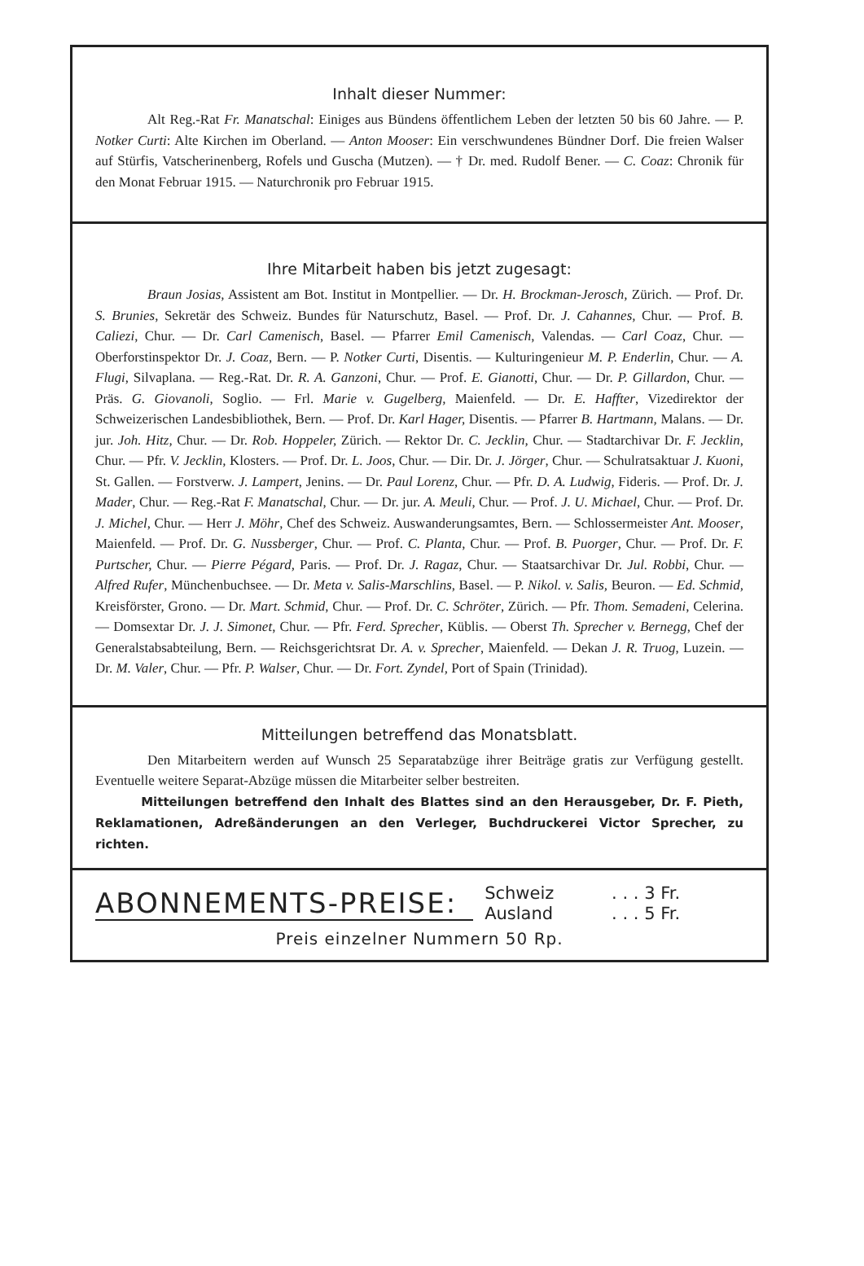Inhalt dieser Nummer:
Alt Reg.-Rat Fr. Manatschal: Einiges aus Bündens öffentlichem Leben der letzten 50 bis 60 Jahre. — P. Notker Curti: Alte Kirchen im Oberland. — Anton Mooser: Ein verschwundenes Bündner Dorf. Die freien Walser auf Stürfis, Vatscherinenberg, Rofels und Guscha (Mutzen). — † Dr. med. Rudolf Bener. — C. Coaz: Chronik für den Monat Februar 1915. — Naturchronik pro Februar 1915.
Ihre Mitarbeit haben bis jetzt zugesagt:
Braun Josias, Assistent am Bot. Institut in Montpellier. — Dr. H. Brockman-Jerosch, Zürich. — Prof. Dr. S. Brunies, Sekretär des Schweiz. Bundes für Naturschutz, Basel. — Prof. Dr. J. Cahannes, Chur. — Prof. B. Caliezi, Chur. — Dr. Carl Camenisch, Basel. — Pfarrer Emil Camenisch, Valendas. — Carl Coaz, Chur. — Oberforstinspektor Dr. J. Coaz, Bern. — P. Notker Curti, Disentis. — Kulturingenieur M. P. Enderlin, Chur. — A. Flugi, Silvaplana. — Reg.-Rat. Dr. R. A. Ganzoni, Chur. — Prof. E. Gianotti, Chur. — Dr. P. Gillardon, Chur. — Präs. G. Giovanoli, Soglio. — Frl. Marie v. Gugelberg, Maienfeld. — Dr. E. Haffter, Vizedirektor der Schweizerischen Landesbibliothek, Bern. — Prof. Dr. Karl Hager, Disentis. — Pfarrer B. Hartmann, Malans. — Dr. jur. Joh. Hitz, Chur. — Dr. Rob. Hoppeler, Zürich. — Rektor Dr. C. Jecklin, Chur. — Stadtarchivar Dr. F. Jecklin, Chur. — Pfr. V. Jecklin, Klosters. — Prof. Dr. L. Joos, Chur. — Dir. Dr. J. Jörger, Chur. — Schulratsaktuar J. Kuoni, St. Gallen. — Forstverw. J. Lampert, Jenins. — Dr. Paul Lorenz, Chur. — Pfr. D. A. Ludwig, Fideris. — Prof. Dr. J. Mader, Chur. — Reg.-Rat F. Manatschal, Chur. — Dr. jur. A. Meuli, Chur. — Prof. J. U. Michael, Chur. — Prof. Dr. J. Michel, Chur. — Herr J. Möhr, Chef des Schweiz. Auswanderungsamtes, Bern. — Schlossermeister Ant. Mooser, Maienfeld. — Prof. Dr. G. Nussberger, Chur. — Prof. C. Planta, Chur. — Prof. B. Puorger, Chur. — Prof. Dr. F. Purtscher, Chur. — Pierre Pégard, Paris. — Prof. Dr. J. Ragaz, Chur. — Staatsarchivar Dr. Jul. Robbi, Chur. — Alfred Rufer, Münchenbuchsee. — Dr. Meta v. Salis-Marschlins, Basel. — P. Nikol. v. Salis, Beuron. — Ed. Schmid, Kreisförster, Grono. — Dr. Mart. Schmid, Chur. — Prof. Dr. C. Schröter, Zürich. — Pfr. Thom. Semadeni, Celerina. — Domsextar Dr. J. J. Simonet, Chur. — Pfr. Ferd. Sprecher, Küblis. — Oberst Th. Sprecher v. Bernegg, Chef der Generalstabsabteilung, Bern. — Reichsgerichtsrat Dr. A. v. Sprecher, Maienfeld. — Dekan J. R. Truog, Luzein. — Dr. M. Valer, Chur. — Pfr. P. Walser, Chur. — Dr. Fort. Zyndel, Port of Spain (Trinidad).
Mitteilungen betreffend das Monatsblatt.
Den Mitarbeitern werden auf Wunsch 25 Separatabzüge ihrer Beiträge gratis zur Verfügung gestellt. Eventuelle weitere Separat-Abzüge müssen die Mitarbeiter selber bestreiten.
Mitteilungen betreffend den Inhalt des Blattes sind an den Herausgeber, Dr. F. Pieth, Reklamationen, Adreßänderungen an den Verleger, Buchdruckerei Victor Sprecher, zu richten.
ABONNEMENTS-PREISE:
Schweiz. . . 3 Fr.
Ausland. . . 5 Fr.
Preis einzelner Nummern 50 Rp.